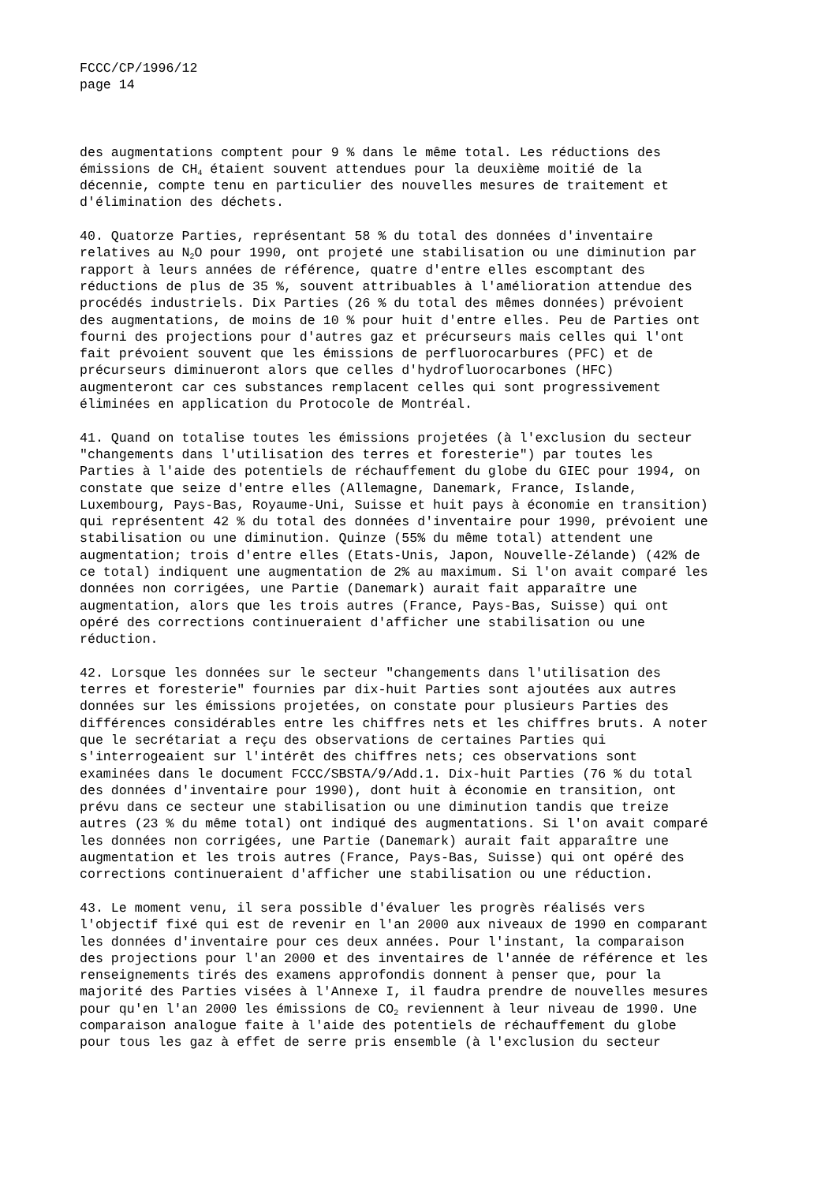FCCC/CP/1996/12
page 14
des augmentations comptent pour 9 % dans le même total. Les réductions des émissions de CH<sub>4</sub> étaient souvent attendues pour la deuxième moitié de la décennie, compte tenu en particulier des nouvelles mesures de traitement et d'élimination des déchets.
40. Quatorze Parties, représentant 58 % du total des données d'inventaire relatives au N<sub>2</sub>O pour 1990, ont projeté une stabilisation ou une diminution par rapport à leurs années de référence, quatre d'entre elles escomptant des réductions de plus de 35 %, souvent attribuables à l'amélioration attendue des procédés industriels. Dix Parties (26 % du total des mêmes données) prévoient des augmentations, de moins de 10 % pour huit d'entre elles. Peu de Parties ont fourni des projections pour d'autres gaz et précurseurs mais celles qui l'ont fait prévoient souvent que les émissions de perfluorocarbures (PFC) et de précurseurs diminueront alors que celles d'hydrofluorocarbones (HFC) augmenteront car ces substances remplacent celles qui sont progressivement éliminées en application du Protocole de Montréal.
41. Quand on totalise toutes les émissions projetées (à l'exclusion du secteur "changements dans l'utilisation des terres et foresterie") par toutes les Parties à l'aide des potentiels de réchauffement du globe du GIEC pour 1994, on constate que seize d'entre elles (Allemagne, Danemark, France, Islande, Luxembourg, Pays-Bas, Royaume-Uni, Suisse et huit pays à économie en transition) qui représentent 42 % du total des données d'inventaire pour 1990, prévoient une stabilisation ou une diminution. Quinze (55% du même total) attendent une augmentation; trois d'entre elles (Etats-Unis, Japon, Nouvelle-Zélande) (42% de ce total) indiquent une augmentation de 2% au maximum. Si l'on avait comparé les données non corrigées, une Partie (Danemark) aurait fait apparaître une augmentation, alors que les trois autres (France, Pays-Bas, Suisse) qui ont opéré des corrections continueraient d'afficher une stabilisation ou une réduction.
42. Lorsque les données sur le secteur "changements dans l'utilisation des terres et foresterie" fournies par dix-huit Parties sont ajoutées aux autres données sur les émissions projetées, on constate pour plusieurs Parties des différences considérables entre les chiffres nets et les chiffres bruts. A noter que le secrétariat a reçu des observations de certaines Parties qui s'interrogeaient sur l'intérêt des chiffres nets; ces observations sont examinées dans le document FCCC/SBSTA/9/Add.1. Dix-huit Parties (76 % du total des données d'inventaire pour 1990), dont huit à économie en transition, ont prévu dans ce secteur une stabilisation ou une diminution tandis que treize autres (23 % du même total) ont indiqué des augmentations. Si l'on avait comparé les données non corrigées, une Partie (Danemark) aurait fait apparaître une augmentation et les trois autres (France, Pays-Bas, Suisse) qui ont opéré des corrections continueraient d'afficher une stabilisation ou une réduction.
43. Le moment venu, il sera possible d'évaluer les progrès réalisés vers l'objectif fixé qui est de revenir en l'an 2000 aux niveaux de 1990 en comparant les données d'inventaire pour ces deux années. Pour l'instant, la comparaison des projections pour l'an 2000 et des inventaires de l'année de référence et les renseignements tirés des examens approfondis donnent à penser que, pour la majorité des Parties visées à l'Annexe I, il faudra prendre de nouvelles mesures pour qu'en l'an 2000 les émissions de CO<sub>2</sub> reviennent à leur niveau de 1990. Une comparaison analogue faite à l'aide des potentiels de réchauffement du globe pour tous les gaz à effet de serre pris ensemble (à l'exclusion du secteur